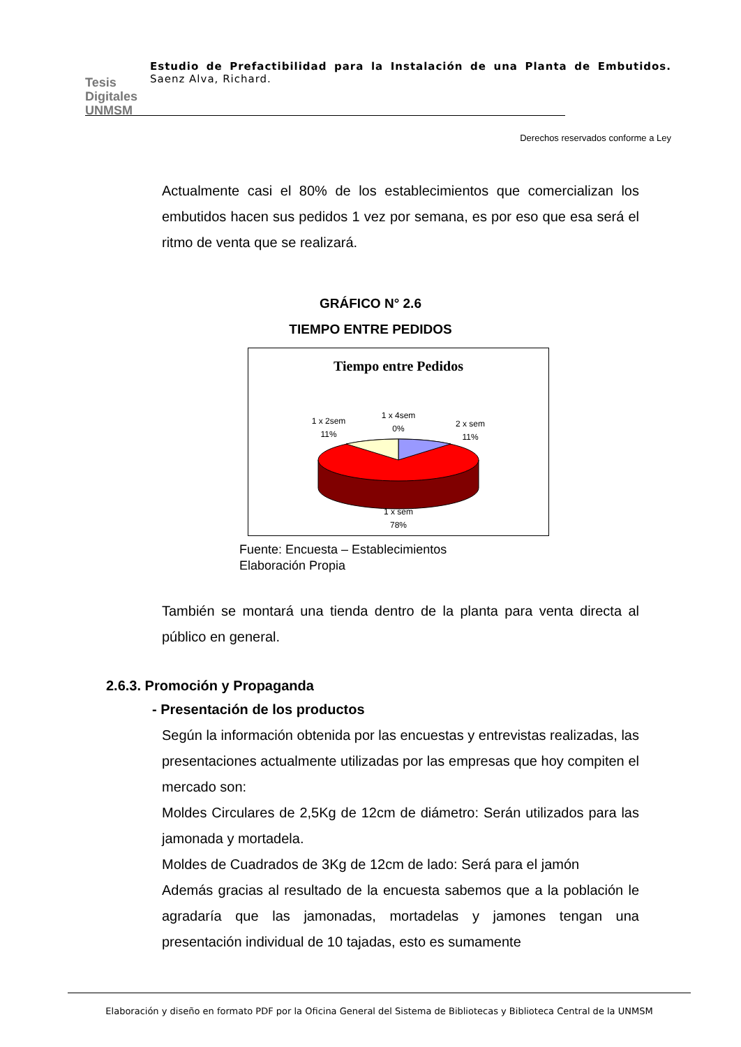Tesis
Digitales
UNMSM
Estudio de Prefactibilidad para la Instalación de una Planta de Embutidos. Saenz Alva, Richard.
Derechos reservados conforme a Ley
Actualmente casi el 80% de los establecimientos que comercializan los embutidos hacen sus pedidos 1 vez por semana, es por eso que esa será el ritmo de venta que se realizará.
GRÁFICO N° 2.6
TIEMPO ENTRE PEDIDOS
Tiempo entre Pedidos
1 x 2sem
11%
1 x 4sem
0%
2 x sem
11%
1 x sem
78%
Fuente: Encuesta – Establecimientos
Elaboración Propia
También se montará una tienda dentro de la planta para venta directa al público en general.
2.6.3. Promoción y Propaganda
- Presentación de los productos
Según la información obtenida por las encuestas y entrevistas realizadas, las presentaciones actualmente utilizadas por las empresas que hoy compiten el mercado son:
Moldes Circulares de 2,5Kg de 12cm de diámetro: Serán utilizados para las jamonada y mortadela.
Moldes de Cuadrados de 3Kg de 12cm de lado: Será para el jamón
Además gracias al resultado de la encuesta sabemos que a la población le agradaría que las jamonadas, mortadelas y jamones tengan una presentación individual de 10 tajadas, esto es sumamente
Elaboración y diseño en formato PDF por la Oficina General del Sistema de Bibliotecas y Biblioteca Central de la UNMSM